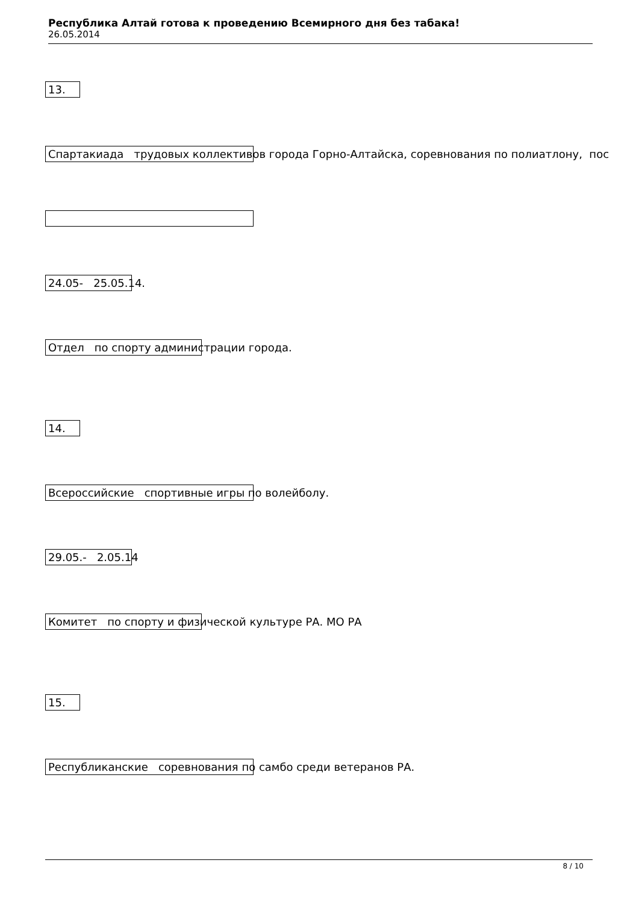Республика Алтай готова к проведению Всемирного дня без табака!
26.05.2014
13.
Спартакиада трудовых коллективов города Горно-Алтайска, соревнования по полиатлону, пос
24.05- 25.05.14.
Отдел по спорту администрации города.
14.
Всероссийские спортивные игры по волейболу.
29.05.- 2.05.14
Комитет по спорту и физической культуре РА. МО РА
15.
Республиканские соревнования по самбо среди ветеранов РА.
8 / 10